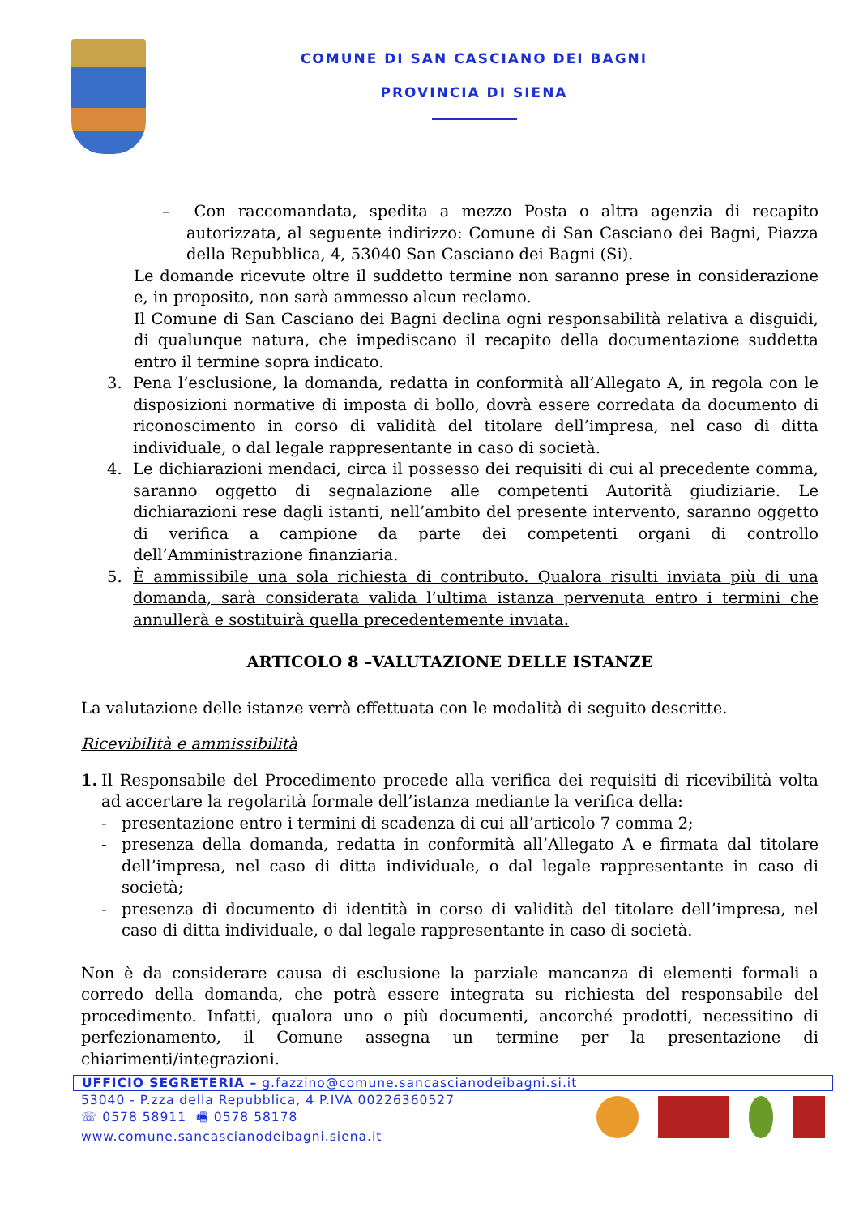COMUNE DI SAN CASCIANO DEI BAGNI
PROVINCIA DI SIENA
– Con raccomandata, spedita a mezzo Posta o altra agenzia di recapito autorizzata, al seguente indirizzo: Comune di San Casciano dei Bagni, Piazza della Repubblica, 4, 53040 San Casciano dei Bagni (Si).
Le domande ricevute oltre il suddetto termine non saranno prese in considerazione e, in proposito, non sarà ammesso alcun reclamo.
Il Comune di San Casciano dei Bagni declina ogni responsabilità relativa a disguidi, di qualunque natura, che impediscano il recapito della documentazione suddetta entro il termine sopra indicato.
3. Pena l’esclusione, la domanda, redatta in conformità all’Allegato A, in regola con le disposizioni normative di imposta di bollo, dovrà essere corredata da documento di riconoscimento in corso di validità del titolare dell’impresa, nel caso di ditta individuale, o dal legale rappresentante in caso di società.
4. Le dichiarazioni mendaci, circa il possesso dei requisiti di cui al precedente comma, saranno oggetto di segnalazione alle competenti Autorità giudiziarie. Le dichiarazioni rese dagli istanti, nell’ambito del presente intervento, saranno oggetto di verifica a campione da parte dei competenti organi di controllo dell’Amministrazione finanziaria.
5. È ammissibile una sola richiesta di contributo. Qualora risulti inviata più di una domanda, sarà considerata valida l’ultima istanza pervenuta entro i termini che annullerà e sostituirà quella precedentemente inviata.
ARTICOLO 8 –VALUTAZIONE DELLE ISTANZE
La valutazione delle istanze verrà effettuata con le modalità di seguito descritte.
Ricevibilità e ammissibilità
1. Il Responsabile del Procedimento procede alla verifica dei requisiti di ricevibilità volta ad accertare la regolarità formale dell’istanza mediante la verifica della:
- presentazione entro i termini di scadenza di cui all’articolo 7 comma 2;
- presenza della domanda, redatta in conformità all’Allegato A e firmata dal titolare dell’impresa, nel caso di ditta individuale, o dal legale rappresentante in caso di società;
- presenza di documento di identità in corso di validità del titolare dell’impresa, nel caso di ditta individuale, o dal legale rappresentante in caso di società.
Non è da considerare causa di esclusione la parziale mancanza di elementi formali a corredo della domanda, che potrà essere integrata su richiesta del responsabile del procedimento. Infatti, qualora uno o più documenti, ancorché prodotti, necessitino di perfezionamento, il Comune assegna un termine per la presentazione di chiarimenti/integrazioni.
UFFICIO SEGRETERIA – g.fazzino@comune.sancascianodeibagni.si.it
53040 - P.zza della Repubblica, 4 P.IVA 00226360527
☏ 0578 58911 🖷 0578 58178
www.comune.sancascianodeibagni.siena.it